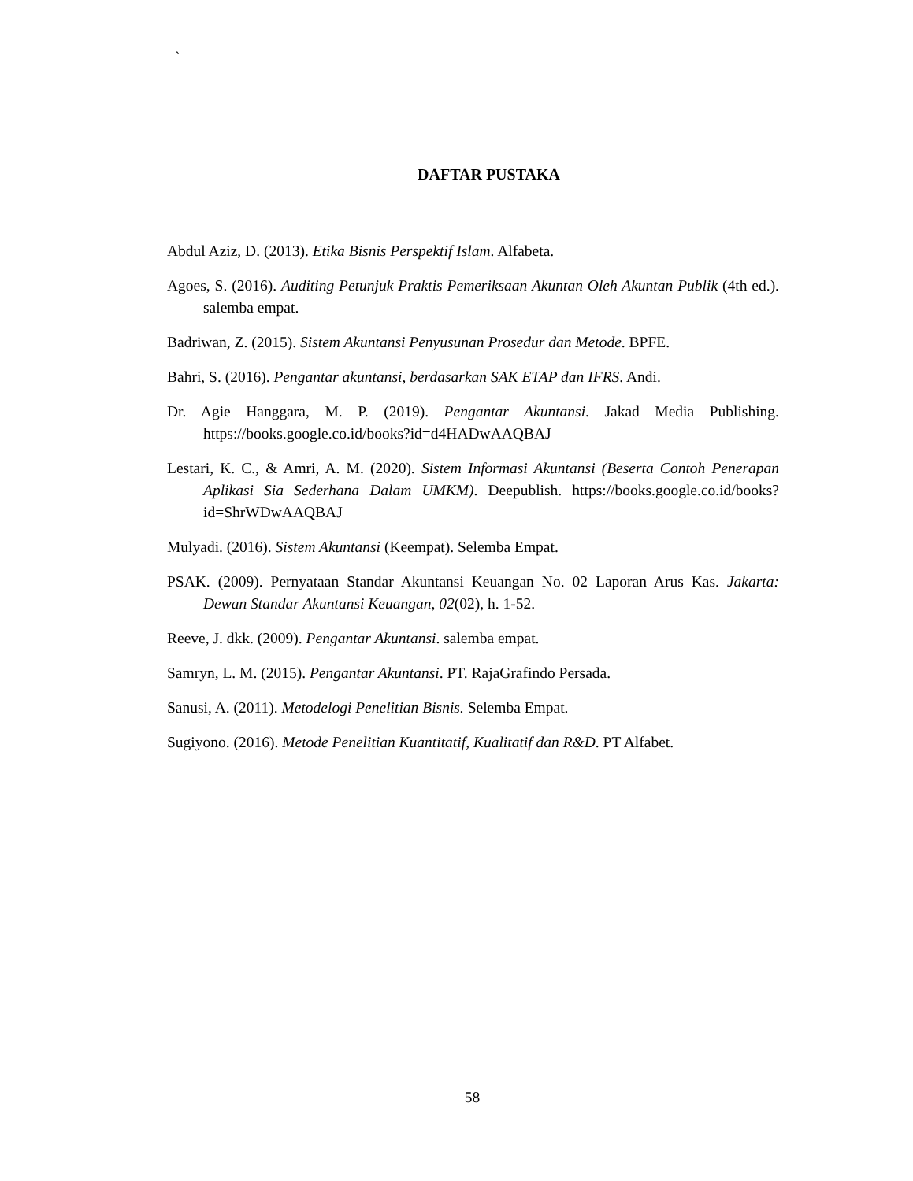`
DAFTAR PUSTAKA
Abdul Aziz, D. (2013). Etika Bisnis Perspektif Islam. Alfabeta.
Agoes, S. (2016). Auditing Petunjuk Praktis Pemeriksaan Akuntan Oleh Akuntan Publik (4th ed.). salemba empat.
Badriwan, Z. (2015). Sistem Akuntansi Penyusunan Prosedur dan Metode. BPFE.
Bahri, S. (2016). Pengantar akuntansi, berdasarkan SAK ETAP dan IFRS. Andi.
Dr. Agie Hanggara, M. P. (2019). Pengantar Akuntansi. Jakad Media Publishing. https://books.google.co.id/books?id=d4HADwAAQBAJ
Lestari, K. C., & Amri, A. M. (2020). Sistem Informasi Akuntansi (Beserta Contoh Penerapan Aplikasi Sia Sederhana Dalam UMKM). Deepublish. https://books.google.co.id/books?id=ShrWDwAAQBAJ
Mulyadi. (2016). Sistem Akuntansi (Keempat). Selemba Empat.
PSAK. (2009). Pernyataan Standar Akuntansi Keuangan No. 02 Laporan Arus Kas. Jakarta: Dewan Standar Akuntansi Keuangan, 02(02), h. 1-52.
Reeve, J. dkk. (2009). Pengantar Akuntansi. salemba empat.
Samryn, L. M. (2015). Pengantar Akuntansi. PT. RajaGrafindo Persada.
Sanusi, A. (2011). Metodelogi Penelitian Bisnis. Selemba Empat.
Sugiyono. (2016). Metode Penelitian Kuantitatif, Kualitatif dan R&D. PT Alfabet.
58